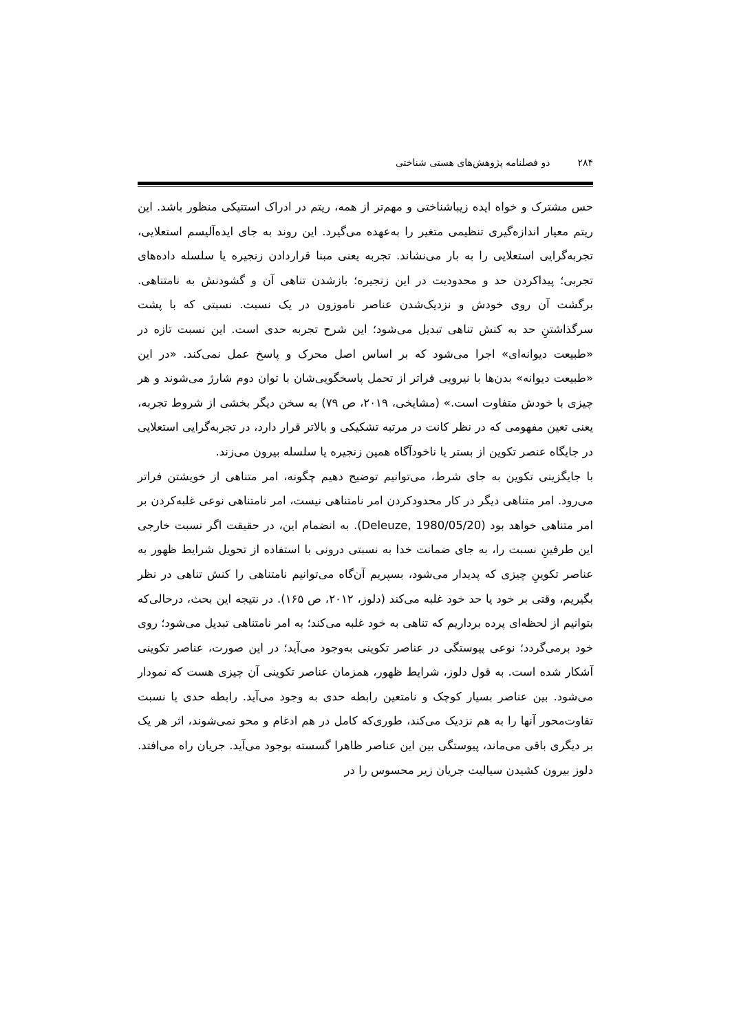۲۸۴ دو فصلنامه پژوهش‌های هستی شناختی
حس مشترک و خواه ایده زیباشناختی و مهم‌تر از همه، ریتم در ادراک استتیکی منظور باشد. این ریتم معیار اندازه‌گیری تنظیمی متغیر را به‌عهده می‌گیرد. این روند به جای ایده‌آلیسم استعلایی، تجربه‌گرایی استعلایی را به بار می‌نشاند. تجربه یعنی مبنا قراردادن زنجیره یا سلسله داده‌های تجربی؛ پیداکردن حد و محدودیت در این زنجیره؛ بازشدن تناهی آن و گشودنش به نامتناهی. برگشت آن روی خودش و نزدیک‌شدن عناصر ناموزون در یک نسبت. نسبتی که با پشت سرگذاشتنِ حد به کنش تناهی تبدیل می‌شود؛ این شرح تجربه حدی است. این نسبت تازه در «طبیعت دیوانه‌ای» اجرا می‌شود که بر اساس اصل محرک و پاسخ عمل نمی‌کند. «در این «طبیعت دیوانه» بدن‌ها با نیرویی فراتر از تحمل پاسخگویی‌شان با توان دوم شارژ می‌شوند و هر چیزی با خودش متفاوت است.» (مشایخی، ۲۰۱۹، ص ۷۹) به سخن دیگر بخشی از شروط تجربه، یعنی تعین مفهومی که در نظر کانت در مرتبه تشکیکی و بالاتر قرار دارد، در تجربه‌گرایی استعلایی در جایگاه عنصر تکوین از بستر یا ناخودآگاه همین زنجیره یا سلسله بیرون می‌زند.
با جایگزینی تکوین به جای شرط، می‌توانیم توضیح دهیم چگونه، امر متناهی از خویشتن فراتر می‌رود. امر متناهی دیگر در کار محدودکردن امر نامتناهی نیست، امر نامتناهی نوعی غلبه‌کردن بر امر متناهی خواهد بود (Deleuze, 1980/05/20). به انضمام این، در حقیقت اگر نسبت خارجی این طرفینِ نسبت را، به جای ضمانت خدا به نسبتی درونی با استفاده از تحویل شرایط ظهور به عناصر تکوینِ چیزی که پدیدار می‌شود، بسپریم آن‌گاه می‌توانیم نامتناهی را کنش تناهی در نظر بگیریم، وقتی بر خود یا حد خود غلبه می‌کند (دلوز، ۲۰۱۲، ص ۱۶۵). در نتیجه این بحث، درحالی‌که بتوانیم از لحظه‌ای پرده برداریم که تناهی به خود غلبه می‌کند؛ به امر نامتناهی تبدیل می‌شود؛ روی خود برمی‌گردد؛ نوعی پیوستگی در عناصر تکوینی به‌وجود می‌آید؛ در این صورت، عناصر تکوینی آشکار شده است. به قول دلوز، شرایط ظهور، همزمان عناصر تکوینی آن چیزی هست که نمودار می‌شود. بین عناصر بسیار کوچک و نامتعین رابطه حدی به وجود می‌آید. رابطه حدی یا نسبت تفاوت‌محور آنها را به هم نزدیک می‌کند، طوری‌که کامل در هم ادغام و محو نمی‌شوند، اثر هر یک بر دیگری باقی می‌ماند، پیوستگی بین این عناصر ظاهرا گسسته بوجود می‌آید. جریان راه می‌افتد. دلوز بیرون کشیدن سیالیت جریان زیر محسوس را در